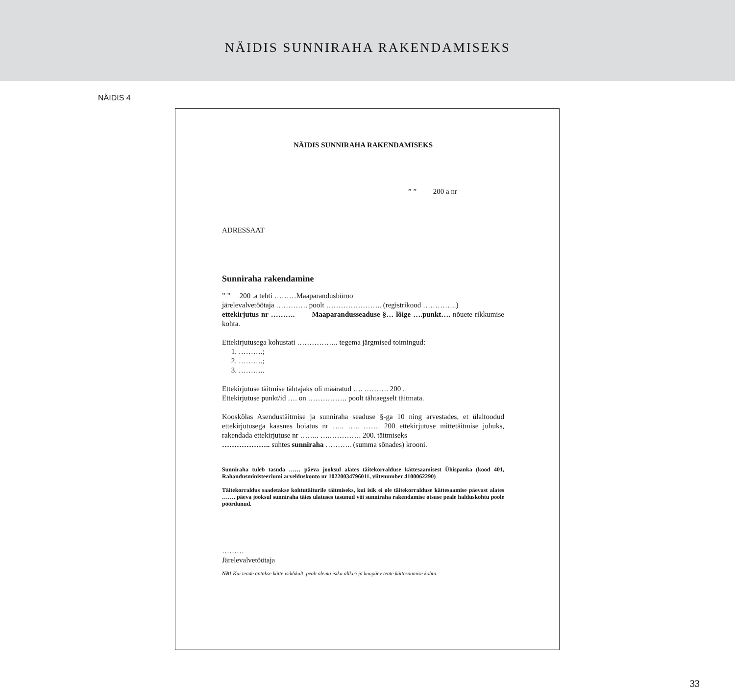NÄIDIS SUNNIRAHA RAKENDAMISEKS
NÄIDIS 4
NÄIDIS SUNNIRAHA RAKENDAMISEKS
” ” 200 a nr
ADRESSAAT
Sunniraha rakendamine
” ” 200 .a tehti ………Maaparandusbüroo
järelevalvetöötaja …………. poolt ………………….. (registrikood …………..)
ettekirjutus nr ………. Maaparandusseaduse §… lõige ….punkt…. nõuete rikkumise kohta.
Ettekirjutusega kohustati …………….. tegema järgmised toimingud:
1. ……….;
2. ……….;
3. ………..
Ettekirjutuse täitmise tähtajaks oli määratud …. ………. 200 .
Ettekirjutuse punkt/id …. on ……………. poolt tähtaegselt täitmata.
Kooskõlas Asendustäitmise ja sunniraha seaduse §-ga 10 ning arvestades, et ülaltoodud ettekirjutusega kaasnes hoiatus nr ….. ….. ……. 200 ettekirjutuse mittetäitmise juhuks, rakendada ettekirjutuse nr …….. ….…………. 200. täitmiseks
……………….. suhtes sunniraha ……….. (summa sõnades) krooni.
Sunniraha tuleb tasuda …… päeva jooksul alates täitekorralduse kättesaamisest Ühispanka (kood 401, Rahandusministeeriumi arvelduskonto nr 10220034796011, viitenumber 4100062290)
Täitekorraldus saadetakse kohtutäiturile täitmiseks, kui isik ei ole täitekorralduse kättesaamise päevast alates ……. päeva jooksul sunniraha täies ulatuses tasunud või sunniraha rakendamise otsuse peale halduskohtu poole pöördunud.
………
Järelevalvetöötaja
NB! Kui teade antakse kätte isiklikult, peab olema isiku allkiri ja kuupäev teate kättesaamise kohta.
33